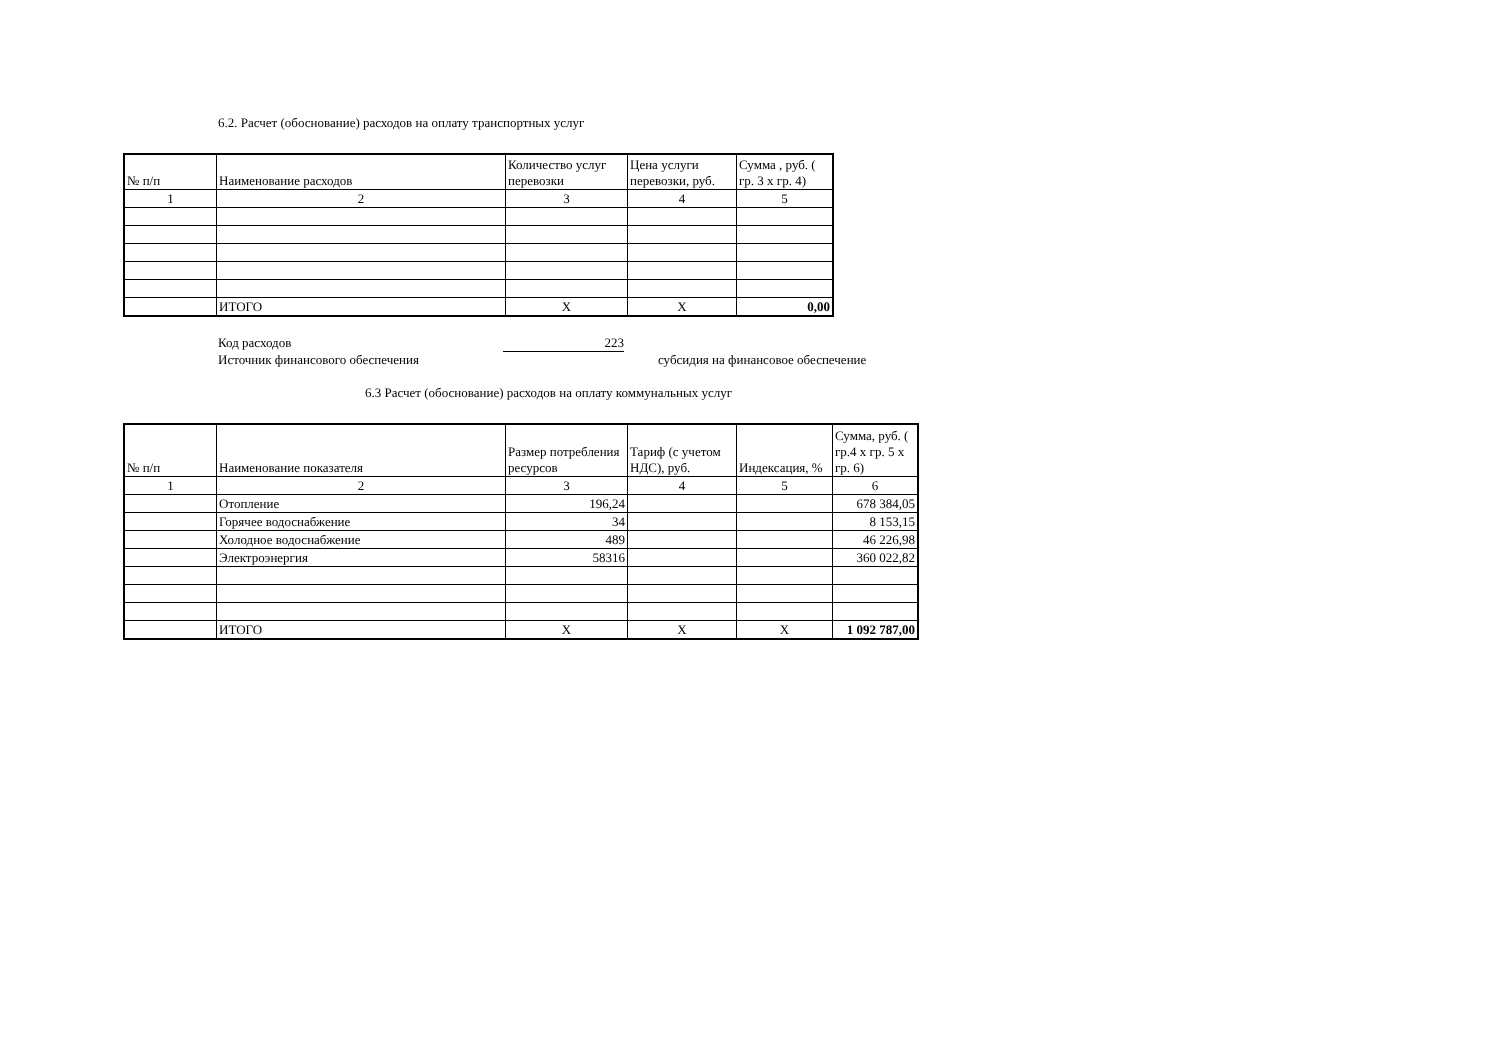6.2. Расчет (обоснование) расходов на оплату транспортных услуг
| № п/п | Наименование расходов | Количество услуг перевозки | Цена услуги перевозки, руб. | Сумма , руб. ( гр. 3 х гр. 4) |
| --- | --- | --- | --- | --- |
| 1 | 2 | 3 | 4 | 5 |
| | ИТОГО | Х | Х | 0,00 |
Код расходов 223
Источник финансового обеспечения субсидия на финансовое обеспечение
6.3 Расчет (обоснование) расходов на оплату коммунальных услуг
| № п/п | Наименование показателя | Размер потребления ресурсов | Тариф (с учетом НДС), руб. | Индексация, % | Сумма, руб. ( гр.4 х гр. 5 х гр. 6) |
| --- | --- | --- | --- | --- | --- |
| 1 | 2 | 3 | 4 | 5 | 6 |
| | Отопление | 196,24 | | | 678 384,05 |
| | Горячее водоснабжение | 34 | | | 8 153,15 |
| | Холодное водоснабжение | 489 | | | 46 226,98 |
| | Электроэнергия | 58316 | | | 360 022,82 |
| | ИТОГО | Х | Х | Х | 1 092 787,00 |